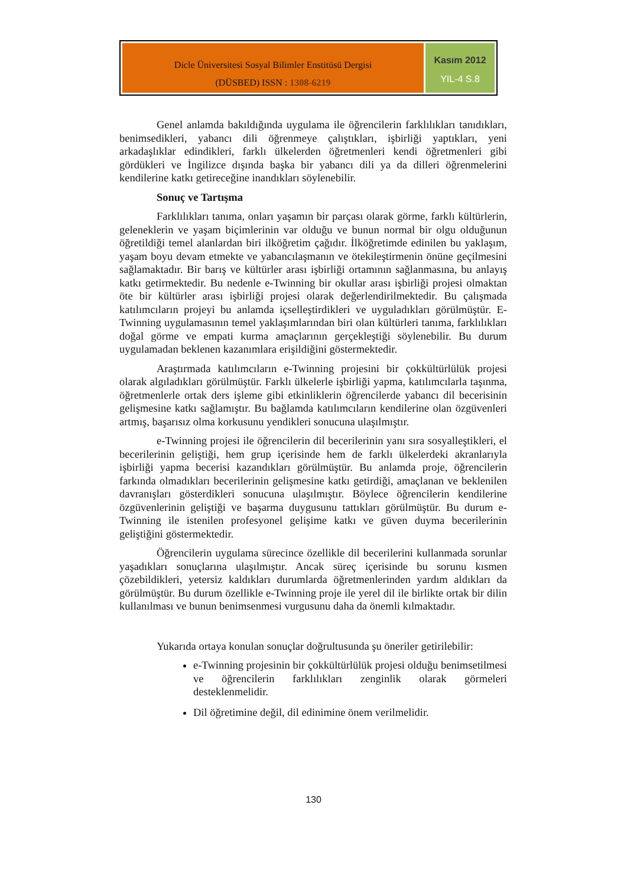Dicle Üniversitesi Sosyal Bilimler Enstitüsü Dergisi
(DÜSBED) ISSN : 1308-6219
Kasım 2012
YIL-4 S.8
Genel anlamda bakıldığında uygulama ile öğrencilerin farklılıkları tanıdıkları, benimsedikleri, yabancı dili öğrenmeye çalıştıkları, işbirliği yaptıkları, yeni arkadaşlıklar edindikleri, farklı ülkelerden öğretmenleri kendi öğretmenleri gibi gördükleri ve İngilizce dışında başka bir yabancı dili ya da dilleri öğrenmelerini kendilerine katkı getireceğine inandıkları söylenebilir.
Sonuç ve Tartışma
Farklılıkları tanıma, onları yaşamın bir parçası olarak görme, farklı kültürlerin, geleneklerin ve yaşam biçimlerinin var olduğu ve bunun normal bir olgu olduğunun öğretildiği temel alanlardan biri ilköğretim çağıdır. İlköğretimde edinilen bu yaklaşım, yaşam boyu devam etmekte ve yabancılaşmanın ve ötekileştirmenin önüne geçilmesini sağlamaktadır. Bir barış ve kültürler arası işbirliği ortamının sağlanmasına, bu anlayış katkı getirmektedir. Bu nedenle e-Twinning bir okullar arası işbirliği projesi olmaktan öte bir kültürler arası işbirliği projesi olarak değerlendirilmektedir. Bu çalışmada katılımcıların projeyi bu anlamda içselleştirdikleri ve uyguladıkları görülmüştür. E-Twinning uygulamasının temel yaklaşımlarından biri olan kültürleri tanıma, farklılıkları doğal görme ve empati kurma amaçlarının gerçekleştiği söylenebilir. Bu durum uygulamadan beklenen kazanımlara erişildiğini göstermektedir.
Araştırmada katılımcıların e-Twinning projesini bir çokkültürlülük projesi olarak algıladıkları görülmüştür. Farklı ülkelerle işbirliği yapma, katılımcılarla taşınma, öğretmenlerle ortak ders işleme gibi etkinliklerin öğrencilerde yabancı dil becerisinin gelişmesine katkı sağlamıştır. Bu bağlamda katılımcıların kendilerine olan özgüvenleri artmış, başarısız olma korkusunu yendikleri sonucuna ulaşılmıştır.
e-Twinning projesi ile öğrencilerin dil becerilerinin yanı sıra sosyalleştikleri, el becerilerinin geliştiği, hem grup içerisinde hem de farklı ülkelerdeki akranlarıyla işbirliği yapma becerisi kazandıkları görülmüştür. Bu anlamda proje, öğrencilerin farkında olmadıkları becerilerinin gelişmesine katkı getirdiği, amaçlanan ve beklenilen davranışları gösterdikleri sonucuna ulaşılmıştır. Böylece öğrencilerin kendilerine özgüvenlerinin geliştiği ve başarma duygusunu tattıkları görülmüştür. Bu durum e-Twinning ile istenilen profesyonel gelişime katkı ve güven duyma becerilerinin geliştiğini göstermektedir.
Öğrencilerin uygulama sürecince özellikle dil becerilerini kullanmada sorunlar yaşadıkları sonuçlarına ulaşılmıştır. Ancak süreç içerisinde bu sorunu kısmen çözebildikleri, yetersiz kaldıkları durumlarda öğretmenlerinden yardım aldıkları da görülmüştür. Bu durum özellikle e-Twinning proje ile yerel dil ile birlikte ortak bir dilin kullanılması ve bunun benimsenmesi vurgusunu daha da önemli kılmaktadır.
Yukarıda ortaya konulan sonuçlar doğrultusunda şu öneriler getirilebilir:
e-Twinning projesinin bir çokkültürlülük projesi olduğu benimsetilmesi ve öğrencilerin farklılıkları zenginlik olarak görmeleri desteklenmelidir.
Dil öğretimine değil, dil edinimine önem verilmelidir.
130